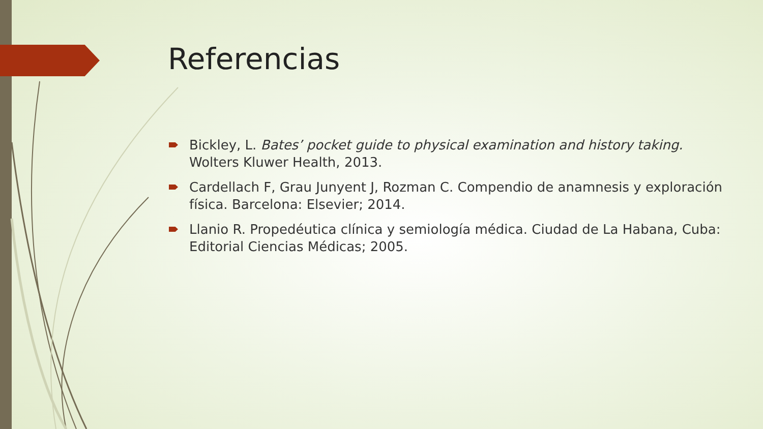Referencias
Bickley, L. Bates’ pocket guide to physical examination and history taking. Wolters Kluwer Health, 2013.
Cardellach F, Grau Junyent J, Rozman C. Compendio de anamnesis y exploración física. Barcelona: Elsevier; 2014.
Llanio R. Propedéutica clínica y semiología médica. Ciudad de La Habana, Cuba: Editorial Ciencias Médicas; 2005.